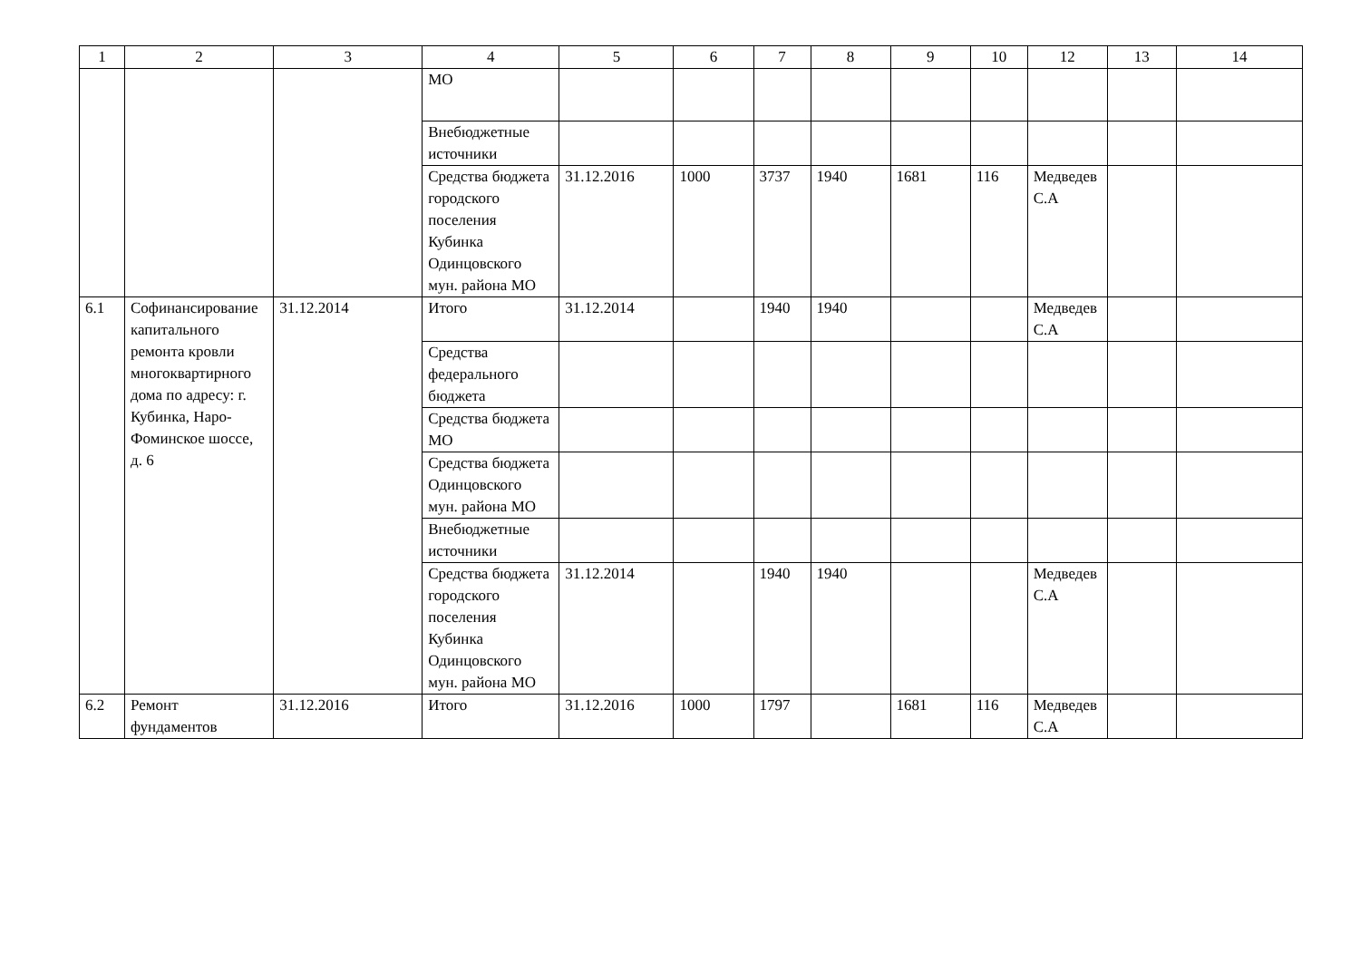| 1 | 2 | 3 | 4 | 5 | 6 | 7 | 8 | 9 | 10 | 12 | 13 | 14 |
| --- | --- | --- | --- | --- | --- | --- | --- | --- | --- | --- | --- | --- |
| | | | МО | | | | | | | | | |
| | | | Внебюджетные источники | | | | | | | | | |
| | | | Средства бюджета городского поселения Кубинка Одинцовского мун. района МО | 31.12.2016 | 1000 | 3737 | 1940 | 1681 | 116 | Медведев С.А | | |
| 6.1 | Софинансирование капитального ремонта кровли многоквартирного дома по адресу: г. Кубинка, Наро-Фоминское шоссе, д. 6 | 31.12.2014 | Итого | 31.12.2014 | | 1940 | 1940 | | | Медведев С.А | | |
| | | | Средства федерального бюджета | | | | | | | | | |
| | | | Средства бюджета МО | | | | | | | | | |
| | | | Средства бюджета Одинцовского мун. района МО | | | | | | | | | |
| | | | Внебюджетные источники | | | | | | | | | |
| | | | Средства бюджета городского поселения Кубинка Одинцовского мун. района МО | 31.12.2014 | | 1940 | 1940 | | | Медведев С.А | | |
| 6.2 | Ремонт фундаментов | 31.12.2016 | Итого | 31.12.2016 | 1000 | 1797 | | 1681 | 116 | Медведев С.А | | |